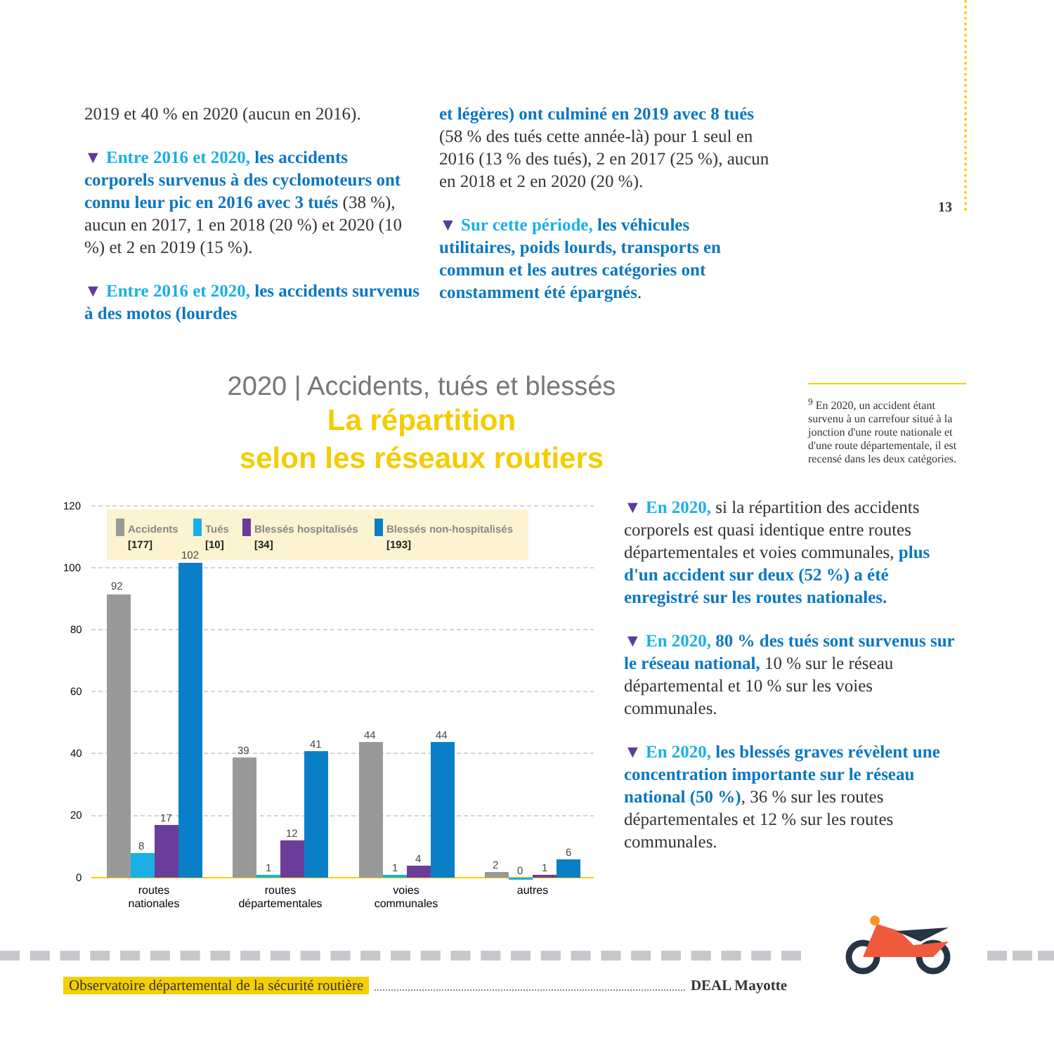2019 et 40 % en 2020 (aucun en 2016).
▼ Entre 2016 et 2020, les accidents corporels survenus à des cyclomoteurs ont connu leur pic en 2016 avec 3 tués (38 %), aucun en 2017, 1 en 2018 (20 %) et 2020 (10 %) et 2 en 2019 (15 %).
▼ Entre 2016 et 2020, les accidents survenus à des motos (lourdes
et légères) ont culminé en 2019 avec 8 tués (58 % des tués cette année-là) pour 1 seul en 2016 (13 % des tués), 2 en 2017 (25 %), aucun en 2018 et 2 en 2020 (20 %).
▼ Sur cette période, les véhicules utilitaires, poids lourds, transports en commun et les autres catégories ont constamment été épargnés.
13
2020 | Accidents, tués et blessés
La répartition
selon les réseaux routiers
<sup>9</sup> En 2020, un accident étant survenu à un carrefour situé à la jonction d'une route nationale et d'une route départementale, il est recensé dans les deux catégories.
120
100
80
60
40
20
0
92
8
17
102
39
1
12
41
44
1
4
44
2
0
1
6
Accidents
Tués
Blessés hospitalisés
Blessés non-hospitalisés
[177]
[10]
[34]
[193]
routes
nationales
routes
départementales
voies
communales
autres
▼ En 2020, si la répartition des accidents corporels est quasi identique entre routes départementales et voies communales, plus d'un accident sur deux (52 %) a été enregistré sur les routes nationales.
▼ En 2020, 80 % des tués sont survenus sur le réseau national, 10 % sur le réseau départemental et 10 % sur les voies communales.
▼ En 2020, les blessés graves révèlent une concentration importante sur le réseau national (50 %), 36 % sur les routes départementales et 12 % sur les routes communales.
Observatoire départemental de la sécurité routière DEAL Mayotte